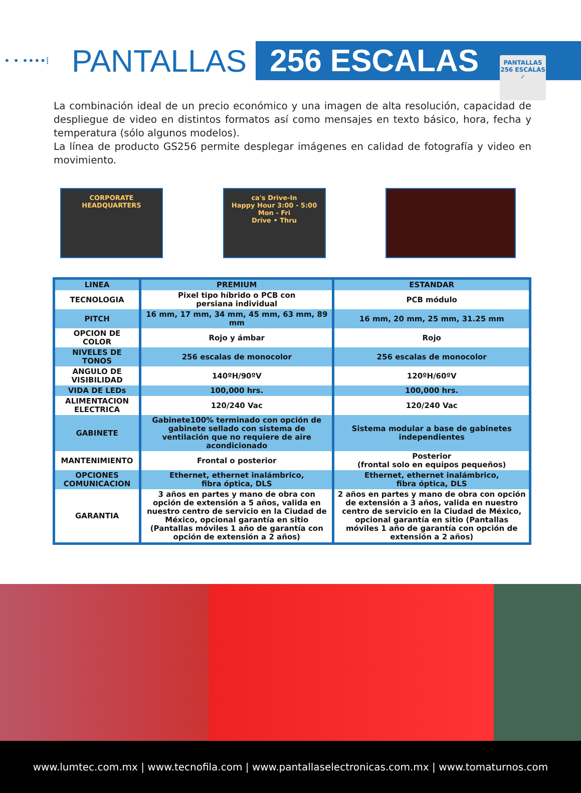PANTALLAS
256 ESCALAS
✓
• • ••••⁞ PANTALLAS 256 ESCALAS
La combinación ideal de un precio económico y una imagen de alta resolución, capacidad de despliegue de video en distintos formatos así como mensajes en texto básico, hora, fecha y temperatura (sólo algunos modelos).
La línea de producto GS256 permite desplegar imágenes en calidad de fotografía y video en movimiento.
CORPORATE HEADQUARTERS ca's Drive-In
Happy Hour 3:00 - 5:00 Mon - Fri
Drive • Thru
| LINEA | PREMIUM | ESTANDAR |
| TECNOLOGIA | Pixel tipo híbrido o PCB con persiana individual | PCB módulo |
| PITCH | 16 mm, 17 mm, 34 mm, 45 mm, 63 mm, 89 mm | 16 mm, 20 mm, 25 mm, 31.25 mm |
| OPCION DE COLOR | Rojo y ámbar | Rojo |
| NIVELES DE TONOS | 256 escalas de monocolor | 256 escalas de monocolor |
| ANGULO DE VISIBILIDAD | 140ºH/90ºV | 120ºH/60ºV |
| VIDA DE LEDs | 100,000 hrs. | 100,000 hrs. |
| ALIMENTACION ELECTRICA | 120/240 Vac | 120/240 Vac |
| GABINETE | Gabinete100% terminado con opción de gabinete sellado con sistema de ventilación que no requiere de aire acondicionado | Sistema modular a base de gabinetes independientes |
| MANTENIMIENTO | Frontal o posterior | Posterior (frontal solo en equipos pequeños) |
| OPCIONES COMUNICACION | Ethernet, ethernet inalámbrico, fibra óptica, DLS | Ethernet, ethernet inalámbrico, fibra óptica, DLS |
| GARANTIA | 3 años en partes y mano de obra con opción de extensión a 5 años, valida en nuestro centro de servicio en la Ciudad de México, opcional garantía en sitio (Pantallas móviles 1 año de garantía con opción de extensión a 2 años) | 2 años en partes y mano de obra con opción de extensión a 3 años, valida en nuestro centro de servicio en la Ciudad de México, opcional garantía en sitio (Pantallas móviles 1 año de garantía con opción de extensión a 2 años) |
www.lumtec.com.mx | www.tecnofila.com | www.pantallaselectronicas.com.mx | www.tomaturnos.com